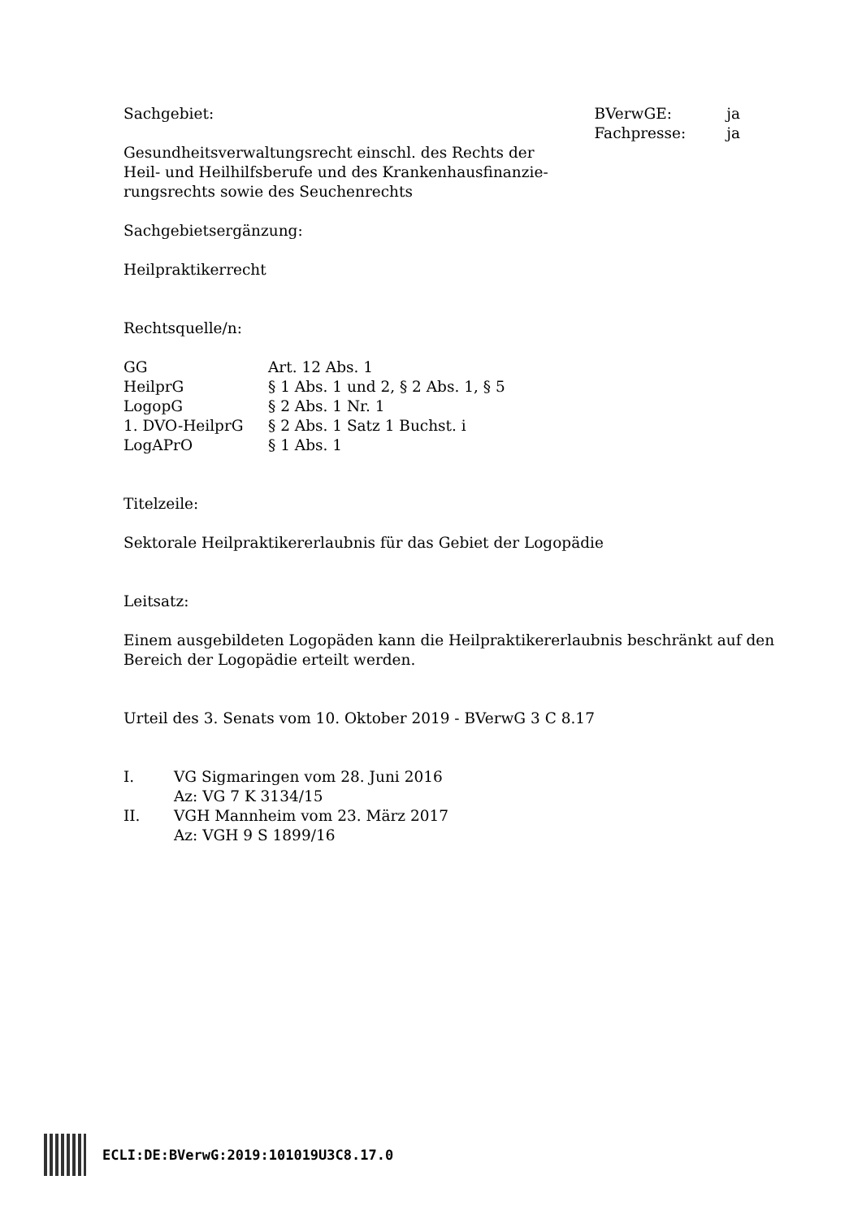Sachgebiet:
Gesundheitsverwaltungsrecht einschl. des Rechts der
Heil- und Heilhilfsberufe und des Krankenhausfinanzie-
rungsrechts sowie des Seuchenrechts
| BVerwGE: | ja |
| Fachpresse: | ja |
Sachgebietsergänzung:
Heilpraktikerrecht
Rechtsquelle/n:
| GG | Art. 12 Abs. 1 |
| HeilprG | § 1 Abs. 1 und 2, § 2 Abs. 1, § 5 |
| LogopG | § 2 Abs. 1 Nr. 1 |
| 1. DVO-HeilprG | § 2 Abs. 1 Satz 1 Buchst. i |
| LogAPrO | § 1 Abs. 1 |
Titelzeile:
Sektorale Heilpraktikererlaubnis für das Gebiet der Logopädie
Leitsatz:
Einem ausgebildeten Logopäden kann die Heilpraktikererlaubnis beschränkt auf den Bereich der Logopädie erteilt werden.
Urteil des 3. Senats vom 10. Oktober 2019 - BVerwG 3 C 8.17
| I. | VG Sigmaringen vom 28. Juni 2016 Az: VG 7 K 3134/15 |
| II. | VGH Mannheim vom 23. März 2017 Az: VGH 9 S 1899/16 |
ECLI:DE:BVerwG:2019:101019U3C8.17.0